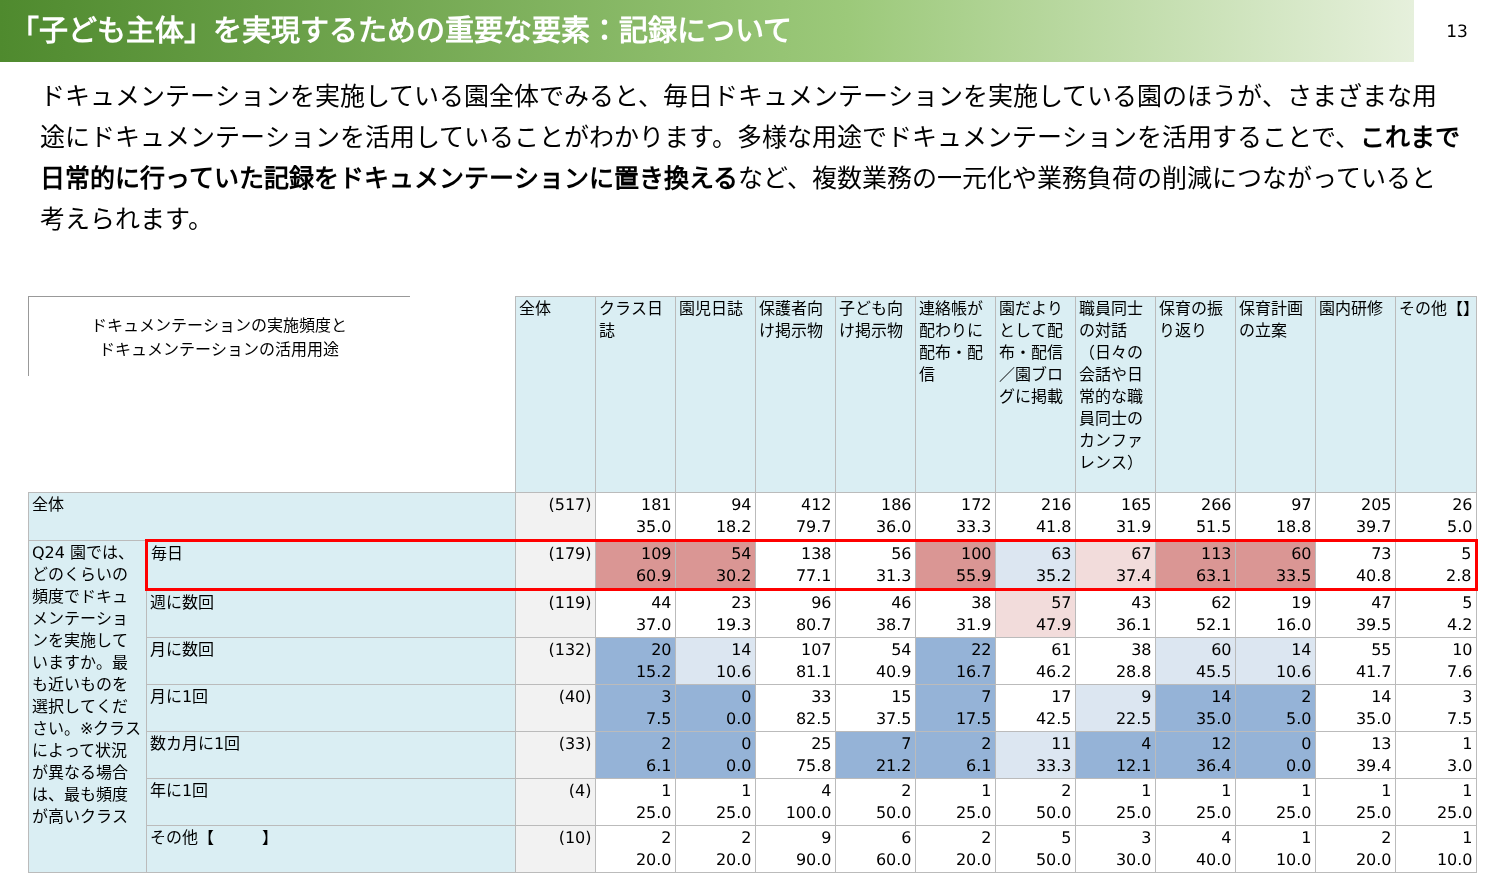「子ども主体」を実現するための重要な要素：記録について
13
ドキュメンテーションを実施している園全体でみると、毎日ドキュメンテーションを実施している園のほうが、さまざまな用途にドキュメンテーションを活用していることがわかります。多様な用途でドキュメンテーションを活用することで、これまで日常的に行っていた記録をドキュメンテーションに置き換えるなど、複数業務の一元化や業務負荷の削減につながっていると考えられます。
ドキュメンテーションの実施頻度と
ドキュメンテーションの活用用途
| | | 全体 | クラス日誌 | 園児日誌 | 保護者向け掲示物 | 子ども向け掲示物 | 連絡帳が配わりに配布・配信 | 園だよりとして配布・配信／園ブログに掲載 | 職員同士の対話（日々の会話や日常的な職員同士のカンファレンス） | 保育の振り返り | 保育計画の立案 | 園内研修 | その他【】 |
| 全体 | | (517) | 181 35.0 | 94 18.2 | 412 79.7 | 186 36.0 | 172 33.3 | 216 41.8 | 165 31.9 | 266 51.5 | 97 18.8 | 205 39.7 | 26 5.0 |
| Q24 園では、どのくらいの頻度でドキュメンテーションを実施していますか。最も近いものを選択してください。※クラスによって状況が異なる場合は、最も頻度が高いクラス | 毎日 | (179) | 109 60.9 | 54 30.2 | 138 77.1 | 56 31.3 | 100 55.9 | 63 35.2 | 67 37.4 | 113 63.1 | 60 33.5 | 73 40.8 | 5 2.8 |
| | 週に数回 | (119) | 44 37.0 | 23 19.3 | 96 80.7 | 46 38.7 | 38 31.9 | 57 47.9 | 43 36.1 | 62 52.1 | 19 16.0 | 47 39.5 | 5 4.2 |
| | 月に数回 | (132) | 20 15.2 | 14 10.6 | 107 81.1 | 54 40.9 | 22 16.7 | 61 46.2 | 38 28.8 | 60 45.5 | 14 10.6 | 55 41.7 | 10 7.6 |
| | 月に1回 | (40) | 3 7.5 | 0 0.0 | 33 82.5 | 15 37.5 | 7 17.5 | 17 42.5 | 9 22.5 | 14 35.0 | 2 5.0 | 14 35.0 | 3 7.5 |
| | 数カ月に1回 | (33) | 2 6.1 | 0 0.0 | 25 75.8 | 7 21.2 | 2 6.1 | 11 33.3 | 4 12.1 | 12 36.4 | 0 0.0 | 13 39.4 | 1 3.0 |
| | 年に1回 | (4) | 1 25.0 | 1 25.0 | 4 100.0 | 2 50.0 | 1 25.0 | 2 50.0 | 1 25.0 | 1 25.0 | 1 25.0 | 1 25.0 | 1 25.0 |
| | その他【 】 | (10) | 2 20.0 | 2 20.0 | 9 90.0 | 6 60.0 | 2 20.0 | 5 50.0 | 3 30.0 | 4 40.0 | 1 10.0 | 2 20.0 | 1 10.0 |